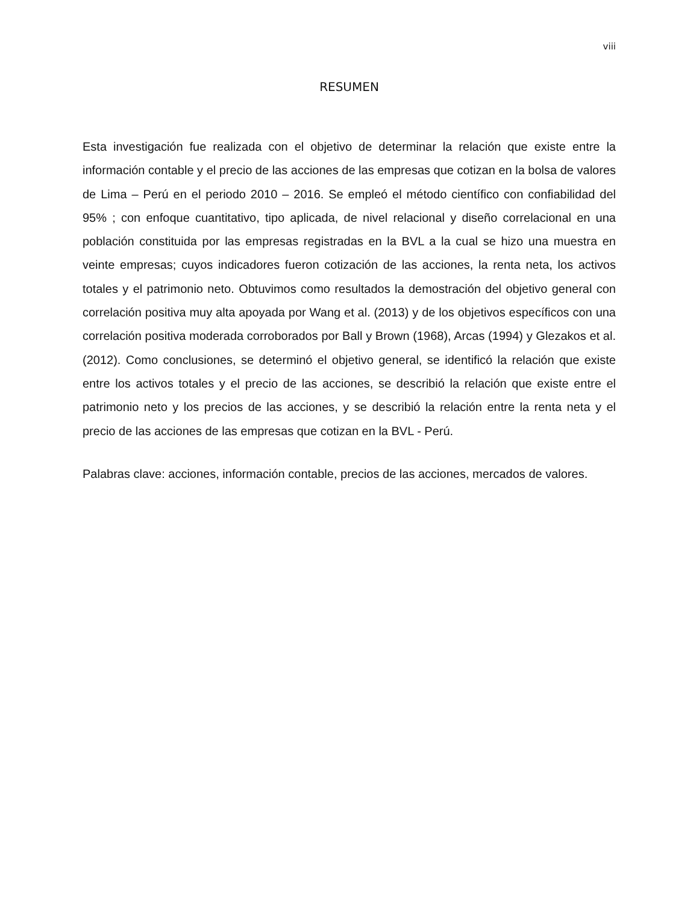viii
RESUMEN
Esta investigación fue realizada con el objetivo de determinar la relación que existe entre la información contable y el precio de las acciones de las empresas que cotizan en la bolsa de valores de Lima – Perú en el periodo 2010 – 2016. Se empleó el método científico con confiabilidad del 95% ; con enfoque cuantitativo, tipo aplicada, de nivel relacional y diseño correlacional en una población constituida por las empresas registradas en la BVL a la cual se hizo una muestra en veinte empresas; cuyos indicadores fueron cotización de las acciones, la renta neta, los activos totales y el patrimonio neto. Obtuvimos como resultados la demostración del objetivo general con correlación positiva muy alta apoyada por Wang et al. (2013) y de los objetivos específicos con una correlación positiva moderada corroborados por Ball y Brown (1968), Arcas (1994) y Glezakos et al. (2012). Como conclusiones, se determinó el objetivo general, se identificó la relación que existe entre los activos totales y el precio de las acciones, se describió la relación que existe entre el patrimonio neto y los precios de las acciones, y se describió la relación entre la renta neta y el precio de las acciones de las empresas que cotizan en la BVL - Perú.
Palabras clave: acciones, información contable, precios de las acciones, mercados de valores.